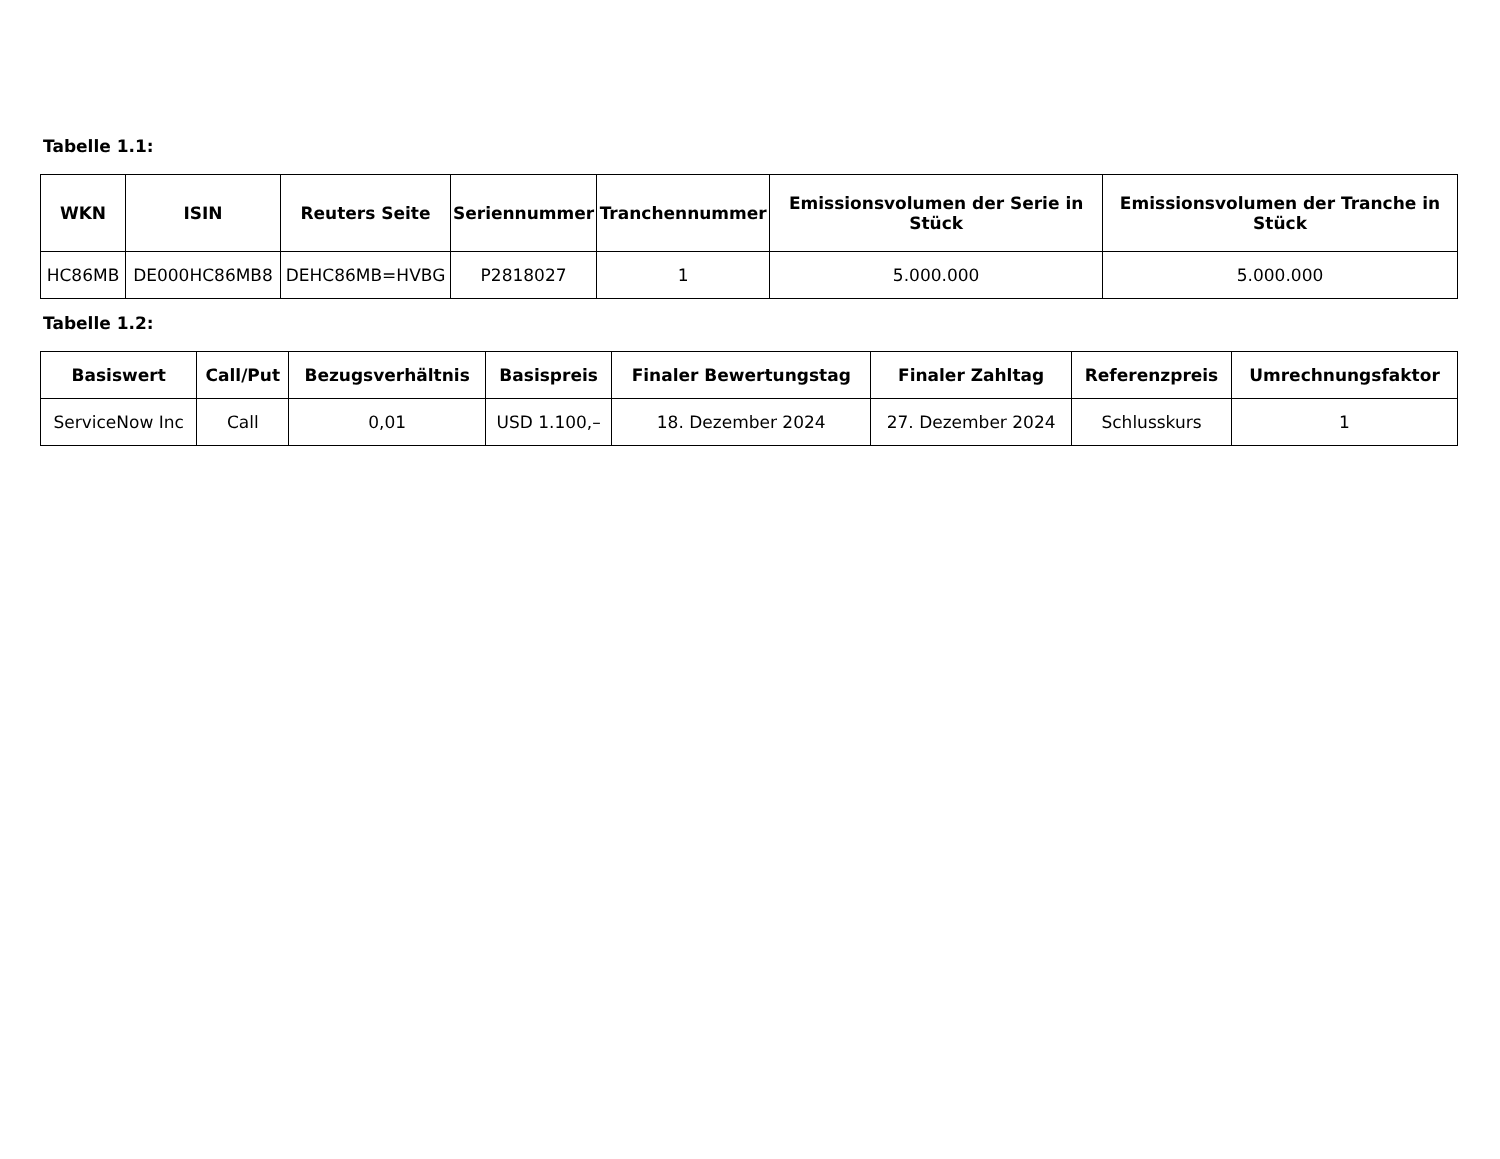Tabelle 1.1:
| WKN | ISIN | Reuters Seite | Seriennummer | Tranchennummer | Emissionsvolumen der Serie in Stück | Emissionsvolumen der Tranche in Stück |
| --- | --- | --- | --- | --- | --- | --- |
| HC86MB | DE000HC86MB8 | DEHC86MB=HVBG | P2818027 | 1 | 5.000.000 | 5.000.000 |
Tabelle 1.2:
| Basiswert | Call/Put | Bezugsverhältnis | Basispreis | Finaler Bewertungstag | Finaler Zahltag | Referenzpreis | Umrechnungsfaktor |
| --- | --- | --- | --- | --- | --- | --- | --- |
| ServiceNow Inc | Call | 0,01 | USD 1.100,– | 18. Dezember 2024 | 27. Dezember 2024 | Schlusskurs | 1 |